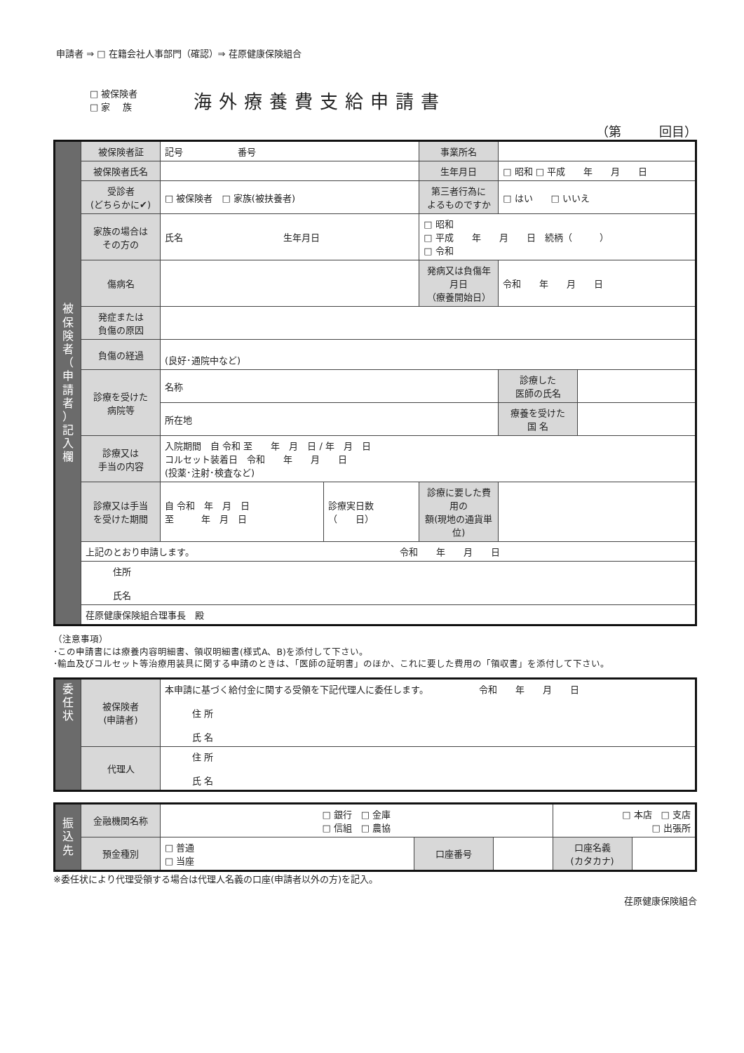申請者 ⇒ □ 在籍会社人事部門（確認）⇒ 荏原健康保険組合
□ 被保険者
□ 家　 族
海外療養費支給申請書
（第　　　回目）
| 被 保 険 者 （ 申 請 者 ） 記 入 欄 | 被保険者証 | 記号 番号 | | 事業所名 | | |
| | 被保険者氏名 | | | 生年月日 | □ 昭和 □ 平成 年 月 日 | |
| | 受診者 (どちらかに✔) | □ 被保険者 □ 家族(被扶養者) | | 第三者行為に よるものですか | □ はい □ いいえ | |
| | 家族の場合は その方の | 氏名 生年月日 | | □ 昭和 □ 平成 年 月 日 続柄（ ） □ 令和 | | |
| | 傷病名 | | | 発病又は負傷年月日 （療養開始日） | 令和 年 月 日 | |
| | 発症または 負傷の原因 | | | | | |
| | 負傷の経過 | (良好･通院中など) | | | | |
| | 診療を受けた 病院等 | 名称 | | | 診療した 医師の氏名 | |
| | | 所在地 | | | 療養を受けた 国 名 | |
| | 診療又は 手当の内容 | 入院期間 自 令和 至 年 月 日 / 年 月 日 コルセット装着日 令和 年 月 日 (投薬･注射･検査など) | | | | |
| | 診療又は手当 を受けた期間 | 自 令和 年 月 日 至 年 月 日 | 診療実日数 （ 日） | 診療に要した費用の 額(現地の通貨単位) | | |
| | 上記のとおり申請します。 令和 年 月 日 | | | | | |
| | 住所 氏名 | | | | | |
| | 荏原健康保険組合理事長 殿 | | | | | |
（注意事項）
･この申請書には療養内容明細書、領収明細書(様式A、B)を添付して下さい。
･輸血及びコルセット等治療用装具に関する申請のときは、「医師の証明書」のほか、これに要した費用の「領収書」を添付して下さい。
| 委 任 状 | 被保険者 (申請者) | 本申請に基づく給付金に関する受領を下記代理人に委任します。 令和 年 月 日 住 所 氏 名 |
| | 代理人 | 住 所 氏 名 |
| 振 込 先 | 金融機関名称 | □ 銀行 □ 金庫 □ 信組 □ 農協 | | | □ 本店 □ 支店 □ 出張所 | |
| | 預金種別 | □ 普通 □ 当座 | 口座番号 | | 口座名義 (カタカナ) | |
※委任状により代理受領する場合は代理人名義の口座(申請者以外の方)を記入。
荏原健康保険組合